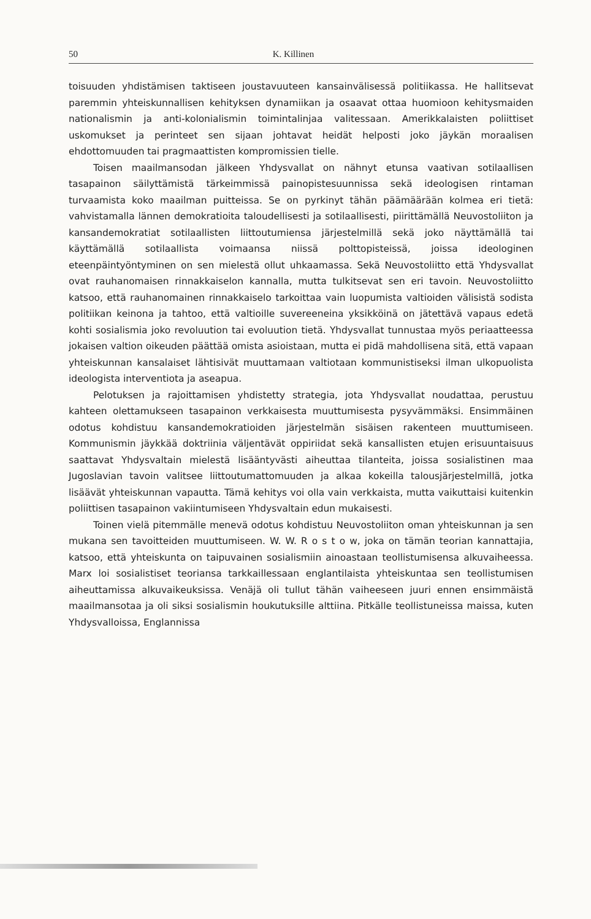50 K. Killinen
toisuuden yhdistämisen taktiseen joustavuuteen kansainvälisessä politiikassa. He hallitsevat paremmin yhteiskunnallisen kehityksen dynamiikan ja osaavat ottaa huomioon kehitysmaiden nationalismin ja anti-kolonialismin toimintalinjaa valitessaan. Amerikkalaisten poliittiset uskomukset ja perinteet sen sijaan johtavat heidät helposti joko jäykän moraalisen ehdottomuuden tai pragmaattisten kompromissien tielle.
Toisen maailmansodan jälkeen Yhdysvallat on nähnyt etunsa vaativan sotilaallisen tasapainon säilyttämistä tärkeimmissä painopistesuunnissa sekä ideologisen rintaman turvaamista koko maailman puitteissa. Se on pyrkinyt tähän päämäärään kolmea eri tietä: vahvistamalla lännen demokratioita taloudellisesti ja sotilaallisesti, piirittämällä Neuvostoliiton ja kansandemokratiat sotilaallisten liittoutumiensa järjestelmillä sekä joko näyttämällä tai käyttämällä sotilaallista voimaansa niissä polttopisteissä, joissa ideologinen eteenpäintyöntyminen on sen mielestä ollut uhkaamassa. Sekä Neuvostoliitto että Yhdysvallat ovat rauhanomaisen rinnakkaiselon kannalla, mutta tulkitsevat sen eri tavoin. Neuvostoliitto katsoo, että rauhanomainen rinnakkaiselo tarkoittaa vain luopumista valtioiden välisistä sodista politiikan keinona ja tahtoo, että valtioille suvereeneina yksikköinä on jätettävä vapaus edetä kohti sosialismia joko revoluution tai evoluution tietä. Yhdysvallat tunnustaa myös periaatteessa jokaisen valtion oikeuden päättää omista asioistaan, mutta ei pidä mahdollisena sitä, että vapaan yhteiskunnan kansalaiset lähtisivät muuttamaan valtiotaan kommunistiseksi ilman ulkopuolista ideologista interventiota ja aseapua.
Pelotuksen ja rajoittamisen yhdistetty strategia, jota Yhdysvallat noudattaa, perustuu kahteen olettamukseen tasapainon verkkaisesta muuttumisesta pysyvämmäksi. Ensimmäinen odotus kohdistuu kansandemokratioiden järjestelmän sisäisen rakenteen muuttumiseen. Kommunismin jäykkää doktriinia väljentävät oppiriidat sekä kansallisten etujen erisuuntaisuus saattavat Yhdysvaltain mielestä lisääntyvästi aiheuttaa tilanteita, joissa sosialistinen maa Jugoslavian tavoin valitsee liittoutumattomuuden ja alkaa kokeilla talousjärjestelmillä, jotka lisäävät yhteiskunnan vapautta. Tämä kehitys voi olla vain verkkaista, mutta vaikuttaisi kuitenkin poliittisen tasapainon vakiintumiseen Yhdysvaltain edun mukaisesti.
Toinen vielä pitemmälle menevä odotus kohdistuu Neuvostoliiton oman yhteiskunnan ja sen mukana sen tavoitteiden muuttumiseen. W. W. R o s t o w, joka on tämän teorian kannattajia, katsoo, että yhteiskunta on taipuvainen sosialismiin ainoastaan teollistumisensa alkuvaiheessa. Marx loi sosialistiset teoriansa tarkkaillessaan englantilaista yhteiskuntaa sen teollistumisen aiheuttamissa alkuvaikeuksissa. Venäjä oli tullut tähän vaiheeseen juuri ennen ensimmäistä maailmansotaa ja oli siksi sosialismin houkutuksille alttiina. Pitkälle teollistuneissa maissa, kuten Yhdysvalloissa, Englannissa